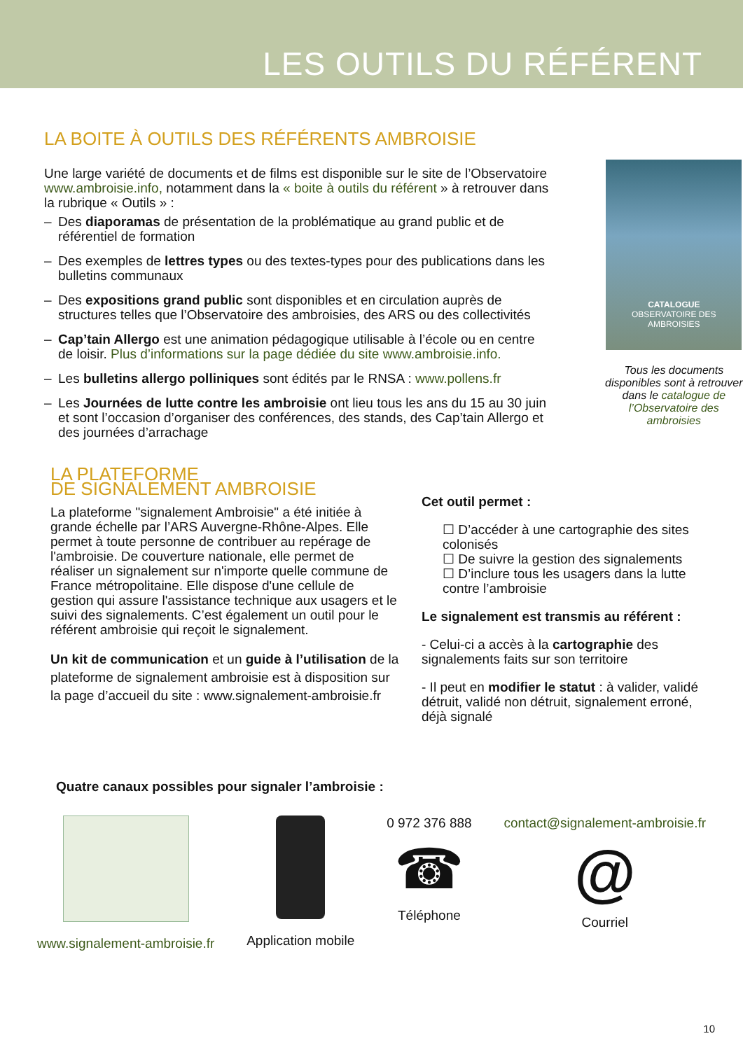LES OUTILS DU RÉFÉRENT
LA BOITE À OUTILS DES RÉFÉRENTS AMBROISIE
Une large variété de documents et de films est disponible sur le site de l’Observatoire www.ambroisie.info, notamment dans la « boite à outils du référent » à retrouver dans la rubrique « Outils » :
– Des diaporamas de présentation de la problématique au grand public et de référentiel de formation
– Des exemples de lettres types ou des textes-types pour des publications dans les bulletins communaux
– Des expositions grand public sont disponibles et en circulation auprès de structures telles que l’Observatoire des ambroisies, des ARS ou des collectivités
– Cap’tain Allergo est une animation pédagogique utilisable à l’école ou en centre de loisir. Plus d’informations sur la page dédiée du site www.ambroisie.info.
– Les bulletins allergo polliniques sont édités par le RNSA : www.pollens.fr
– Les Journées de lutte contre les ambroisie ont lieu tous les ans du 15 au 30 juin et sont l’occasion d’organiser des conférences, des stands, des Cap’tain Allergo et des journées d’arrachage
CATALOGUE
OBSERVATOIRE DES AMBROISIES
Tous les documents disponibles sont à retrouver dans le catalogue de l’Observatoire des ambroisies
LA PLATEFORME
DE SIGNALEMENT AMBROISIE
La plateforme "signalement Ambroisie" a été initiée à grande échelle par l’ARS Auvergne-Rhône-Alpes. Elle permet à toute personne de contribuer au repérage de l'ambroisie. De couverture nationale, elle permet de réaliser un signalement sur n'importe quelle commune de France métropolitaine. Elle dispose d'une cellule de gestion qui assure l'assistance technique aux usagers et le suivi des signalements. C’est également un outil pour le référent ambroisie qui reçoit le signalement.
Un kit de communication et un guide à l’utilisation de la plateforme de signalement ambroisie est à disposition sur la page d’accueil du site : www.signalement-ambroisie.fr
Cet outil permet :
☐ D’accéder à une cartographie des sites colonisés
☐ De suivre la gestion des signalements
☐ D’inclure tous les usagers dans la lutte contre l’ambroisie
Le signalement est transmis au référent :
- Celui-ci a accès à la cartographie des signalements faits sur son territoire
- Il peut en modifier le statut : à valider, validé détruit, validé non détruit, signalement erroné, déjà signalé
Quatre canaux possibles pour signaler l’ambroisie :
www.signalement-ambroisie.fr Application mobile 0 972 376 888
☎
Téléphone
contact@signalement-ambroisie.fr
@
Courriel
10